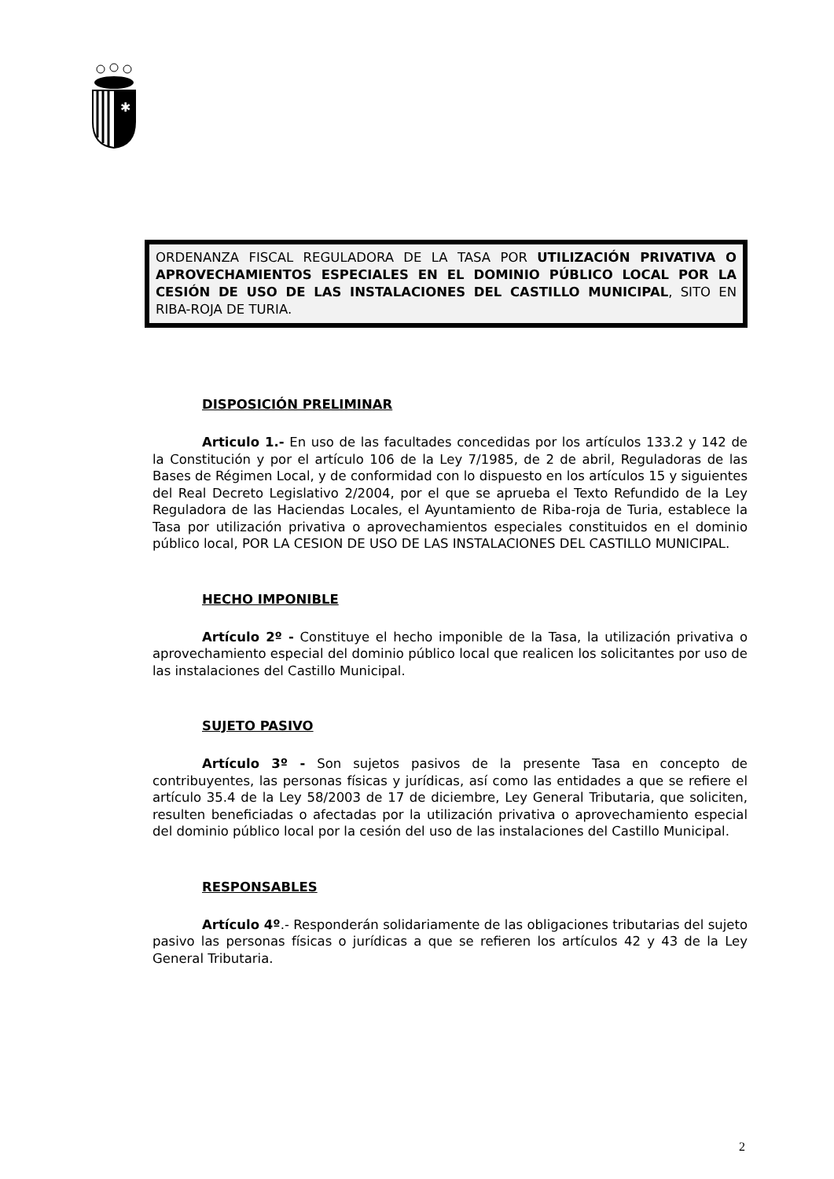✱
ORDENANZA FISCAL REGULADORA DE LA TASA POR UTILIZACIÓN PRIVATIVA O APROVECHAMIENTOS ESPECIALES EN EL DOMINIO PÚBLICO LOCAL POR LA CESIÓN DE USO DE LAS INSTALACIONES DEL CASTILLO MUNICIPAL, SITO EN RIBA-ROJA DE TURIA.
DISPOSICIÓN PRELIMINAR
Articulo 1.- En uso de las facultades concedidas por los artículos 133.2 y 142 de la Constitución y por el artículo 106 de la Ley 7/1985, de 2 de abril, Reguladoras de las Bases de Régimen Local, y de conformidad con lo dispuesto en los artículos 15 y siguientes del Real Decreto Legislativo 2/2004, por el que se aprueba el Texto Refundido de la Ley Reguladora de las Haciendas Locales, el Ayuntamiento de Riba-roja de Turia, establece la Tasa por utilización privativa o aprovechamientos especiales constituidos en el dominio público local, POR LA CESION DE USO DE LAS INSTALACIONES DEL CASTILLO MUNICIPAL.
HECHO IMPONIBLE
Artículo 2º - Constituye el hecho imponible de la Tasa, la utilización privativa o aprovechamiento especial del dominio público local que realicen los solicitantes por uso de las instalaciones del Castillo Municipal.
SUJETO PASIVO
Artículo 3º - Son sujetos pasivos de la presente Tasa en concepto de contribuyentes, las personas físicas y jurídicas, así como las entidades a que se refiere el artículo 35.4 de la Ley 58/2003 de 17 de diciembre, Ley General Tributaria, que soliciten, resulten beneficiadas o afectadas por la utilización privativa o aprovechamiento especial del dominio público local por la cesión del uso de las instalaciones del Castillo Municipal.
RESPONSABLES
Artículo 4º.- Responderán solidariamente de las obligaciones tributarias del sujeto pasivo las personas físicas o jurídicas a que se refieren los artículos 42 y 43 de la Ley General Tributaria.
2